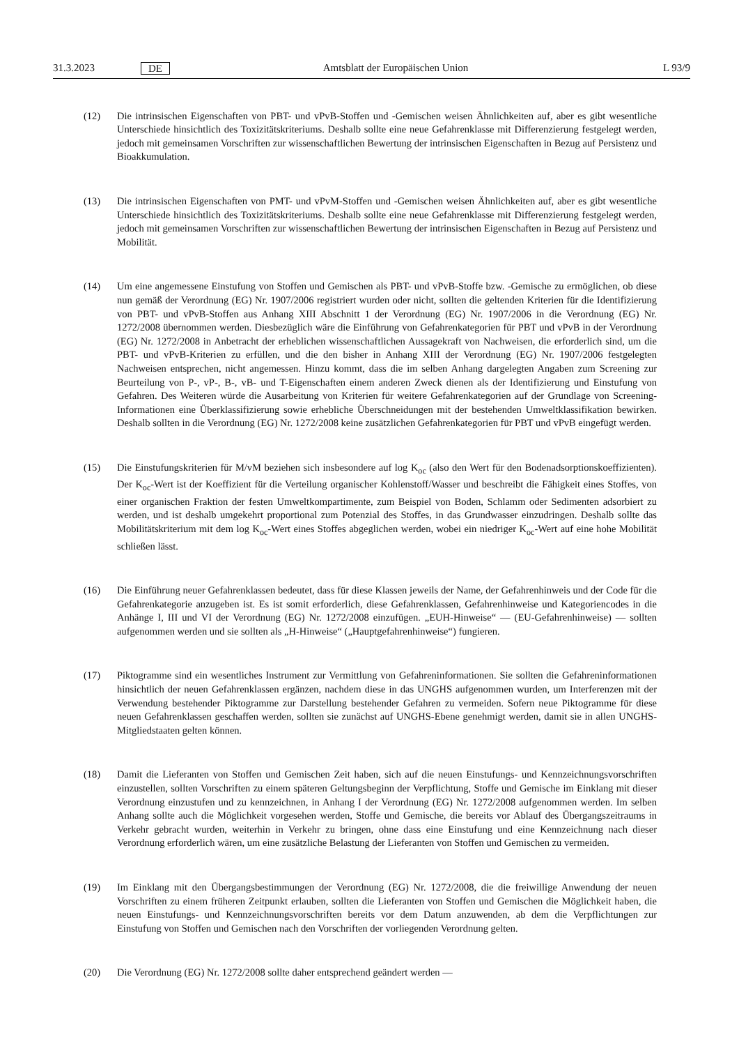31.3.2023 DE Amtsblatt der Europäischen Union L 93/9
(12) Die intrinsischen Eigenschaften von PBT- und vPvB-Stoffen und -Gemischen weisen Ähnlichkeiten auf, aber es gibt wesentliche Unterschiede hinsichtlich des Toxizitätskriteriums. Deshalb sollte eine neue Gefahrenklasse mit Differenzierung festgelegt werden, jedoch mit gemeinsamen Vorschriften zur wissenschaftlichen Bewertung der intrinsischen Eigenschaften in Bezug auf Persistenz und Bioakkumulation.
(13) Die intrinsischen Eigenschaften von PMT- und vPvM-Stoffen und -Gemischen weisen Ähnlichkeiten auf, aber es gibt wesentliche Unterschiede hinsichtlich des Toxizitätskriteriums. Deshalb sollte eine neue Gefahrenklasse mit Differenzierung festgelegt werden, jedoch mit gemeinsamen Vorschriften zur wissenschaftlichen Bewertung der intrinsischen Eigenschaften in Bezug auf Persistenz und Mobilität.
(14) Um eine angemessene Einstufung von Stoffen und Gemischen als PBT- und vPvB-Stoffe bzw. -Gemische zu ermöglichen, ob diese nun gemäß der Verordnung (EG) Nr. 1907/2006 registriert wurden oder nicht, sollten die geltenden Kriterien für die Identifizierung von PBT- und vPvB-Stoffen aus Anhang XIII Abschnitt 1 der Verordnung (EG) Nr. 1907/2006 in die Verordnung (EG) Nr. 1272/2008 übernommen werden. Diesbezüglich wäre die Einführung von Gefahrenkategorien für PBT und vPvB in der Verordnung (EG) Nr. 1272/2008 in Anbetracht der erheblichen wissenschaftlichen Aussagekraft von Nachweisen, die erforderlich sind, um die PBT- und vPvB-Kriterien zu erfüllen, und die den bisher in Anhang XIII der Verordnung (EG) Nr. 1907/2006 festgelegten Nachweisen entsprechen, nicht angemessen. Hinzu kommt, dass die im selben Anhang dargelegten Angaben zum Screening zur Beurteilung von P-, vP-, B-, vB- und T-Eigenschaften einem anderen Zweck dienen als der Identifizierung und Einstufung von Gefahren. Des Weiteren würde die Ausarbeitung von Kriterien für weitere Gefahrenkategorien auf der Grundlage von Screening-Informationen eine Überklassifizierung sowie erhebliche Überschneidungen mit der bestehenden Umweltklassifikation bewirken. Deshalb sollten in die Verordnung (EG) Nr. 1272/2008 keine zusätzlichen Gefahrenkategorien für PBT und vPvB eingefügt werden.
(15) Die Einstufungskriterien für M/vM beziehen sich insbesondere auf log K<sub>oc</sub> (also den Wert für den Bodenadsorptions­koeffizienten). Der K<sub>oc</sub>-Wert ist der Koeffizient für die Verteilung organischer Kohlenstoff/Wasser und beschreibt die Fähigkeit eines Stoffes, von einer organischen Fraktion der festen Umweltkompartimente, zum Beispiel von Boden, Schlamm oder Sedimenten adsorbiert zu werden, und ist deshalb umgekehrt proportional zum Potenzial des Stoffes, in das Grundwasser einzudringen. Deshalb sollte das Mobilitätskriterium mit dem log K<sub>oc</sub>-Wert eines Stoffes abgeglichen werden, wobei ein niedriger K<sub>oc</sub>-Wert auf eine hohe Mobilität schließen lässt.
(16) Die Einführung neuer Gefahrenklassen bedeutet, dass für diese Klassen jeweils der Name, der Gefahrenhinweis und der Code für die Gefahrenkategorie anzugeben ist. Es ist somit erforderlich, diese Gefahrenklassen, Gefahrenhinweise und Kategoriencodes in die Anhänge I, III und VI der Verordnung (EG) Nr. 1272/2008 einzufügen. „EUH-Hinweise“ — (EU-Gefahrenhinweise) — sollten aufgenommen werden und sie sollten als „H-Hinweise“ („Hauptgefahrenhinweise“) fungieren.
(17) Piktogramme sind ein wesentliches Instrument zur Vermittlung von Gefahreninformationen. Sie sollten die Gefahreninformationen hinsichtlich der neuen Gefahrenklassen ergänzen, nachdem diese in das UNGHS aufgenommen wurden, um Interferenzen mit der Verwendung bestehender Piktogramme zur Darstellung bestehender Gefahren zu vermeiden. Sofern neue Piktogramme für diese neuen Gefahrenklassen geschaffen werden, sollten sie zunächst auf UNGHS-Ebene genehmigt werden, damit sie in allen UNGHS-Mitgliedstaaten gelten können.
(18) Damit die Lieferanten von Stoffen und Gemischen Zeit haben, sich auf die neuen Einstufungs- und Kennzeichnungs­vorschriften einzustellen, sollten Vorschriften zu einem späteren Geltungsbeginn der Verpflichtung, Stoffe und Gemische im Einklang mit dieser Verordnung einzustufen und zu kennzeichnen, in Anhang I der Verordnung (EG) Nr. 1272/2008 aufgenommen werden. Im selben Anhang sollte auch die Möglichkeit vorgesehen werden, Stoffe und Gemische, die bereits vor Ablauf des Übergangszeitraums in Verkehr gebracht wurden, weiterhin in Verkehr zu bringen, ohne dass eine Einstufung und eine Kennzeichnung nach dieser Verordnung erforderlich wären, um eine zusätzliche Belastung der Lieferanten von Stoffen und Gemischen zu vermeiden.
(19) Im Einklang mit den Übergangsbestimmungen der Verordnung (EG) Nr. 1272/2008, die die freiwillige Anwendung der neuen Vorschriften zu einem früheren Zeitpunkt erlauben, sollten die Lieferanten von Stoffen und Gemischen die Möglichkeit haben, die neuen Einstufungs- und Kennzeichnungsvorschriften bereits vor dem Datum anzuwenden, ab dem die Verpflichtungen zur Einstufung von Stoffen und Gemischen nach den Vorschriften der vorliegenden Verordnung gelten.
(20) Die Verordnung (EG) Nr. 1272/2008 sollte daher entsprechend geändert werden —